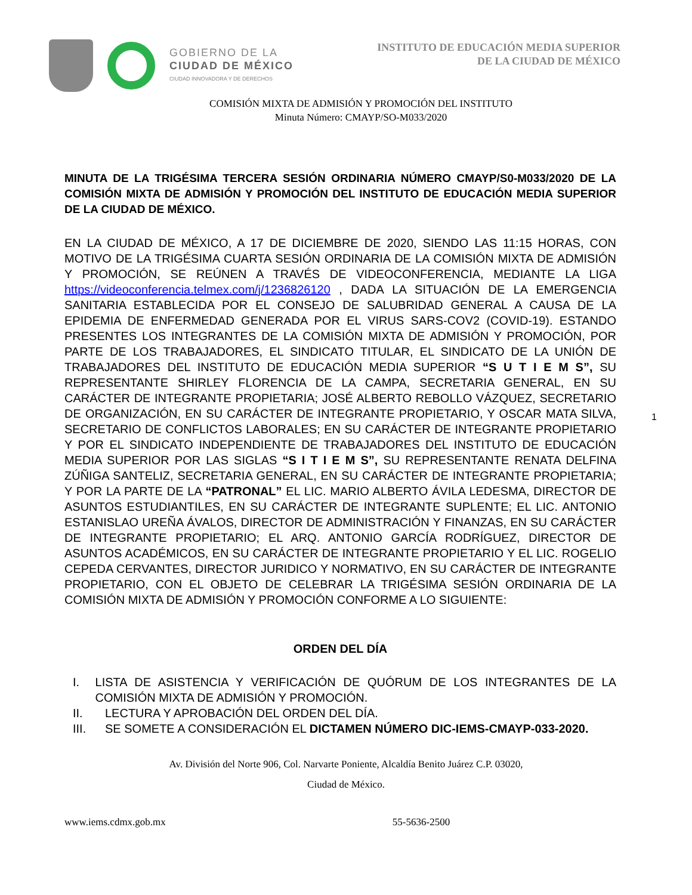GOBIERNO DE LA
CIUDAD DE MÉXICO
CIUDAD INNOVADORA Y DE DERECHOS
INSTITUTO DE EDUCACIÓN MEDIA SUPERIOR
DE LA CIUDAD DE MÉXICO
COMISIÓN MIXTA DE ADMISIÓN Y PROMOCIÓN DEL INSTITUTO
Minuta Número: CMAYP/SO-M033/2020
MINUTA DE LA TRIGÉSIMA TERCERA SESIÓN ORDINARIA NÚMERO CMAYP/S0-M033/2020 DE LA COMISIÓN MIXTA DE ADMISIÓN Y PROMOCIÓN DEL INSTITUTO DE EDUCACIÓN MEDIA SUPERIOR DE LA CIUDAD DE MÉXICO.
EN LA CIUDAD DE MÉXICO, A 17 DE DICIEMBRE DE 2020, SIENDO LAS 11:15 HORAS, CON MOTIVO DE LA TRIGÉSIMA CUARTA SESIÓN ORDINARIA DE LA COMISIÓN MIXTA DE ADMISIÓN Y PROMOCIÓN, SE REÚNEN A TRAVÉS DE VIDEOCONFERENCIA, MEDIANTE LA LIGA https://videoconferencia.telmex.com/j/1236826120 , DADA LA SITUACIÓN DE LA EMERGENCIA SANITARIA ESTABLECIDA POR EL CONSEJO DE SALUBRIDAD GENERAL A CAUSA DE LA EPIDEMIA DE ENFERMEDAD GENERADA POR EL VIRUS SARS-COV2 (COVID-19). ESTANDO PRESENTES LOS INTEGRANTES DE LA COMISIÓN MIXTA DE ADMISIÓN Y PROMOCIÓN, POR PARTE DE LOS TRABAJADORES, EL SINDICATO TITULAR, EL SINDICATO DE LA UNIÓN DE TRABAJADORES DEL INSTITUTO DE EDUCACIÓN MEDIA SUPERIOR “S U T I E M S”, SU REPRESENTANTE SHIRLEY FLORENCIA DE LA CAMPA, SECRETARIA GENERAL, EN SU CARÁCTER DE INTEGRANTE PROPIETARIA; JOSÉ ALBERTO REBOLLO VÁZQUEZ, SECRETARIO DE ORGANIZACIÓN, EN SU CARÁCTER DE INTEGRANTE PROPIETARIO, Y OSCAR MATA SILVA, SECRETARIO DE CONFLICTOS LABORALES; EN SU CARÁCTER DE INTEGRANTE PROPIETARIO Y POR EL SINDICATO INDEPENDIENTE DE TRABAJADORES DEL INSTITUTO DE EDUCACIÓN MEDIA SUPERIOR POR LAS SIGLAS “S I T I E M S”, SU REPRESENTANTE RENATA DELFINA ZÚÑIGA SANTELIZ, SECRETARIA GENERAL, EN SU CARÁCTER DE INTEGRANTE PROPIETARIA; Y POR LA PARTE DE LA “PATRONAL” EL LIC. MARIO ALBERTO ÁVILA LEDESMA, DIRECTOR DE ASUNTOS ESTUDIANTILES, EN SU CARÁCTER DE INTEGRANTE SUPLENTE; EL LIC. ANTONIO ESTANISLAO UREÑA ÁVALOS, DIRECTOR DE ADMINISTRACIÓN Y FINANZAS, EN SU CARÁCTER DE INTEGRANTE PROPIETARIO; EL ARQ. ANTONIO GARCÍA RODRÍGUEZ, DIRECTOR DE ASUNTOS ACADÉMICOS, EN SU CARÁCTER DE INTEGRANTE PROPIETARIO Y EL LIC. ROGELIO CEPEDA CERVANTES, DIRECTOR JURIDICO Y NORMATIVO, EN SU CARÁCTER DE INTEGRANTE PROPIETARIO, CON EL OBJETO DE CELEBRAR LA TRIGÉSIMA SESIÓN ORDINARIA DE LA COMISIÓN MIXTA DE ADMISIÓN Y PROMOCIÓN CONFORME A LO SIGUIENTE:
ORDEN DEL DÍA
I. LISTA DE ASISTENCIA Y VERIFICACIÓN DE QUÓRUM DE LOS INTEGRANTES DE LA COMISIÓN MIXTA DE ADMISIÓN Y PROMOCIÓN.
II. LECTURA Y APROBACIÓN DEL ORDEN DEL DÍA.
III. SE SOMETE A CONSIDERACIÓN EL DICTAMEN NÚMERO DIC-IEMS-CMAYP-033-2020.
Av. División del Norte 906, Col. Narvarte Poniente, Alcaldía Benito Juárez C.P. 03020,
Ciudad de México.
www.iems.cdmx.gob.mx 55-5636-2500
1